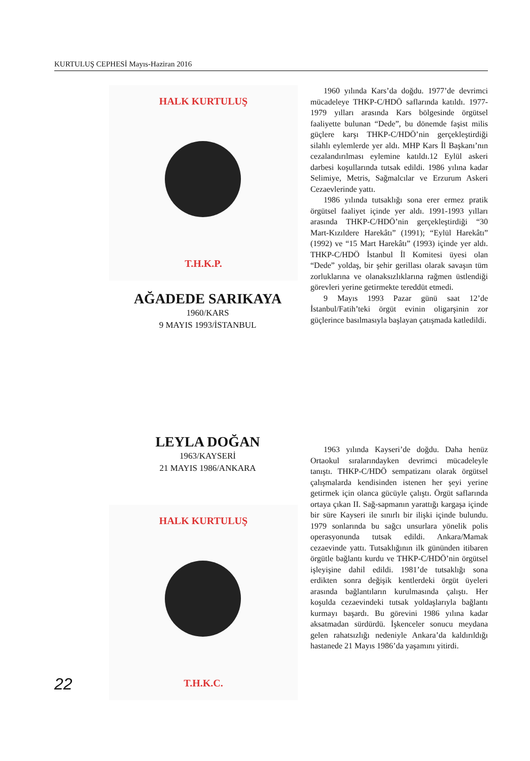KURTULUŞ CEPHESİ Mayıs-Haziran 2016
HALK KURTULUŞ
T.H.K.P.
AĞADEDE SARIKAYA
1960/KARS
9 MAYIS 1993/İSTANBUL
1960 yılında Kars’da doğdu. 1977’de devrimci mücadeleye THKP-C/HDÖ saflarında katıldı. 1977-1979 yılları arasında Kars bölgesinde örgütsel faaliyette bulunan “Dede”, bu dönemde faşist milis güçlere karşı THKP-C/HDÖ’nin gerçekleştirdiği silahlı eylemlerde yer aldı. MHP Kars İl Başkanı’nın cezalandırılması eylemine katıldı.12 Eylül askeri darbesi koşullarında tutsak edildi. 1986 yılına kadar Selimiye, Metris, Sağmalcılar ve Erzurum Askeri Cezaevlerinde yattı.
1986 yılında tutsaklığı sona erer ermez pratik örgütsel faaliyet içinde yer aldı. 1991-1993 yılları arasında THKP-C/HDÖ’nin gerçekleştirdiği “30 Mart-Kızıldere Harekâtı” (1991); “Eylül Harekâtı” (1992) ve “15 Mart Harekâtı” (1993) içinde yer aldı. THKP-C/HDÖ İstanbul İl Komitesi üyesi olan “Dede” yoldaş, bir şehir gerillası olarak savaşın tüm zorluklarına ve olanaksızlıklarına rağmen üstlendiği görevleri yerine getirmekte tereddüt etmedi.
9 Mayıs 1993 Pazar günü saat 12’de İstanbul/Fatih’teki örgüt evinin oligarşinin zor güçlerince basılmasıyla başlayan çatışmada katledildi.
LEYLA DOĞAN
1963/KAYSERİ
21 MAYIS 1986/ANKARA
HALK KURTULUŞ
T.H.K.C.
1963 yılında Kayseri’de doğdu. Daha henüz Ortaokul sıralarındayken devrimci mücadeleyle tanıştı. THKP-C/HDÖ sempatizanı olarak örgütsel çalışmalarda kendisinden istenen her şeyi yerine getirmek için olanca gücüyle çalıştı. Örgüt saflarında ortaya çıkan II. Sağ-sapmanın yarattığı kargaşa içinde bir süre Kayseri ile sınırlı bir ilişki içinde bulundu. 1979 sonlarında bu sağcı unsurlara yönelik polis operasyonunda tutsak edildi. Ankara/Mamak cezaevinde yattı. Tutsaklığının ilk gününden itibaren örgütle bağlantı kurdu ve THKP-C/HDÖ’nin örgütsel işleyişine dahil edildi. 1981’de tutsaklığı sona erdikten sonra değişik kentlerdeki örgüt üyeleri arasında bağlantıların kurulmasında çalıştı. Her koşulda cezaevindeki tutsak yoldaşlarıyla bağlantı kurmayı başardı. Bu görevini 1986 yılına kadar aksatmadan sürdürdü. İşkenceler sonucu meydana gelen rahatsızlığı nedeniyle Ankara’da kaldırıldığı hastanede 21 Mayıs 1986’da yaşamını yitirdi.
22